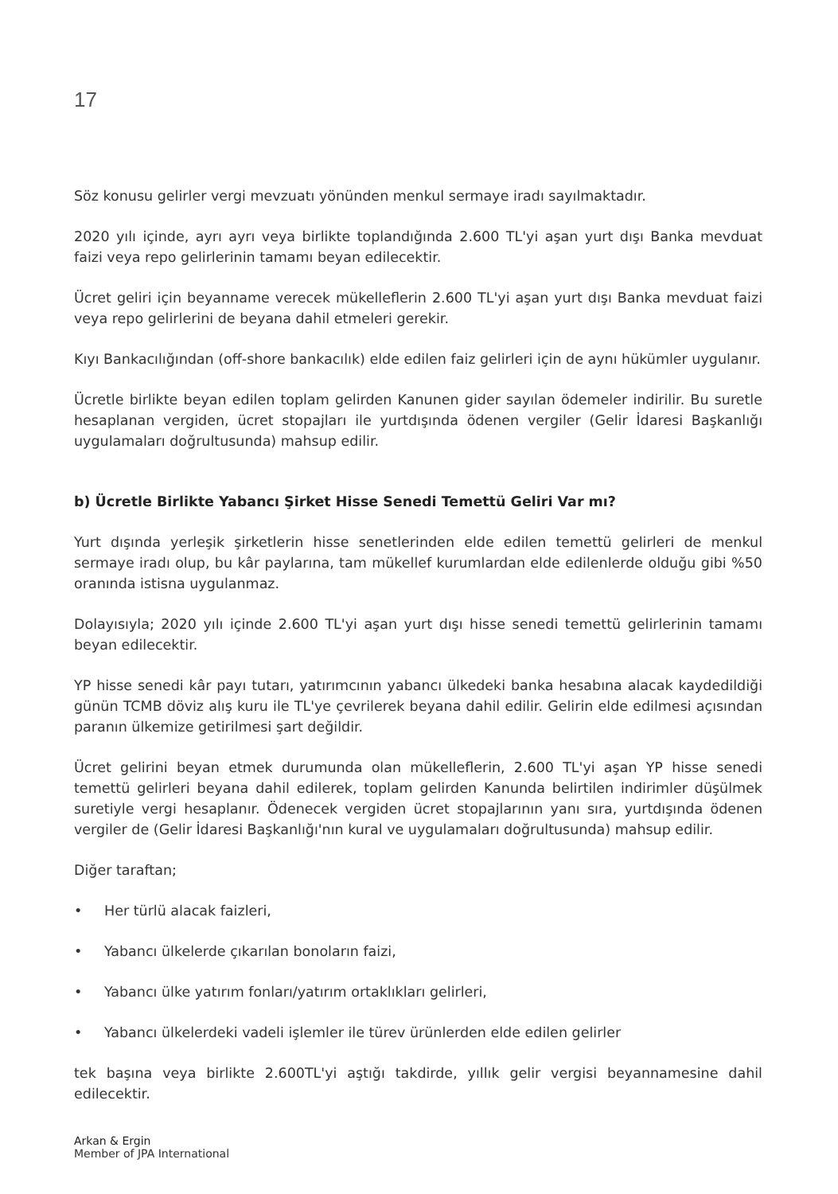17
Söz konusu gelirler vergi mevzuatı yönünden menkul sermaye iradı sayılmaktadır.
2020 yılı içinde, ayrı ayrı veya birlikte toplandığında 2.600 TL'yi aşan yurt dışı Banka mevduat faizi veya repo gelirlerinin tamamı beyan edilecektir.
Ücret geliri için beyanname verecek mükelleflerin 2.600 TL'yi aşan yurt dışı Banka mevduat faizi veya repo gelirlerini de beyana dahil etmeleri gerekir.
Kıyı Bankacılığından (off-shore bankacılık) elde edilen faiz gelirleri için de aynı hükümler uygulanır.
Ücretle birlikte beyan edilen toplam gelirden Kanunen gider sayılan ödemeler indirilir. Bu suretle hesaplanan vergiden, ücret stopajları ile yurtdışında ödenen vergiler (Gelir İdaresi Başkanlığı uygulamaları doğrultusunda) mahsup edilir.
b) Ücretle Birlikte Yabancı Şirket Hisse Senedi Temettü Geliri Var mı?
Yurt dışında yerleşik şirketlerin hisse senetlerinden elde edilen temettü gelirleri de menkul sermaye iradı olup, bu kâr paylarına, tam mükellef kurumlardan elde edilenlerde olduğu gibi %50 oranında istisna uygulanmaz.
Dolayısıyla; 2020 yılı içinde 2.600 TL'yi aşan yurt dışı hisse senedi temettü gelirlerinin tamamı beyan edilecektir.
YP hisse senedi kâr payı tutarı, yatırımcının yabancı ülkedeki banka hesabına alacak kaydedildiği günün TCMB döviz alış kuru ile TL'ye çevrilerek beyana dahil edilir. Gelirin elde edilmesi açısından paranın ülkemize getirilmesi şart değildir.
Ücret gelirini beyan etmek durumunda olan mükelleflerin, 2.600 TL'yi aşan YP hisse senedi temettü gelirleri beyana dahil edilerek, toplam gelirden Kanunda belirtilen indirimler düşülmek suretiyle vergi hesaplanır. Ödenecek vergiden ücret stopajlarının yanı sıra, yurtdışında ödenen vergiler de (Gelir İdaresi Başkanlığı'nın kural ve uygulamaları doğrultusunda) mahsup edilir.
Diğer taraftan;
• Her türlü alacak faizleri,
• Yabancı ülkelerde çıkarılan bonoların faizi,
• Yabancı ülke yatırım fonları/yatırım ortaklıkları gelirleri,
• Yabancı ülkelerdeki vadeli işlemler ile türev ürünlerden elde edilen gelirler
tek başına veya birlikte 2.600TL'yi aştığı takdirde, yıllık gelir vergisi beyannamesine dahil edilecektir.
Arkan & Ergin
Member of JPA International